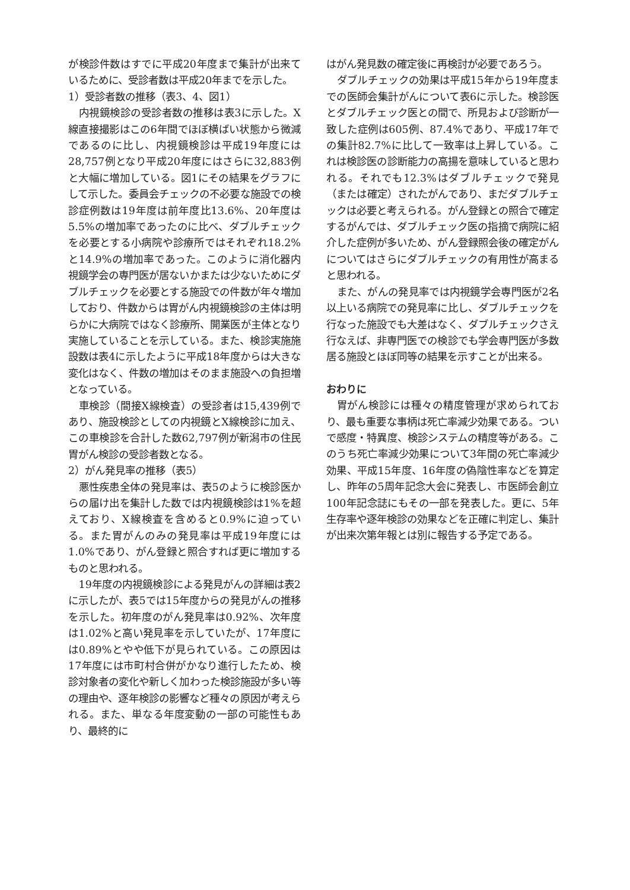が検診件数はすでに平成20年度まで集計が出来ているために、受診者数は平成20年までを示した。
1）受診者数の推移（表3、4、図1）
内視鏡検診の受診者数の推移は表3に示した。X線直接撮影はこの6年間でほぼ横ばい状態から微減であるのに比し、内視鏡検診は平成19年度には28,757例となり平成20年度にはさらに32,883例と大幅に増加している。図1にその結果をグラフにして示した。委員会チェックの不必要な施設での検診症例数は19年度は前年度比13.6%、20年度は5.5%の増加率であったのに比べ、ダブルチェックを必要とする小病院や診療所ではそれぞれ18.2%と14.9%の増加率であった。このように消化器内視鏡学会の専門医が居ないかまたは少ないためにダブルチェックを必要とする施設での件数が年々増加しており、件数からは胃がん内視鏡検診の主体は明らかに大病院ではなく診療所、開業医が主体となり実施していることを示している。また、検診実施施設数は表4に示したように平成18年度からは大きな変化はなく、件数の増加はそのまま施設への負担増となっている。
車検診（間接X線検査）の受診者は15,439例であり、施設検診としての内視鏡とX線検診に加え、この車検診を合計した数62,797例が新潟市の住民胃がん検診の受診者数となる。
2）がん発見率の推移（表5）
悪性疾患全体の発見率は、表5のように検診医からの届け出を集計した数では内視鏡検診は1%を超えており、X線検査を含めると0.9%に迫っている。また胃がんのみの発見率は平成19年度には1.0%であり、がん登録と照合すれば更に増加するものと思われる。
19年度の内視鏡検診による発見がんの詳細は表2に示したが、表5では15年度からの発見がんの推移を示した。初年度のがん発見率は0.92%、次年度は1.02%と高い発見率を示していたが、17年度には0.89%とやや低下が見られている。この原因は17年度には市町村合併がかなり進行したため、検診対象者の変化や新しく加わった検診施設が多い等の理由や、逐年検診の影響など種々の原因が考えられる。また、単なる年度変動の一部の可能性もあり、最終的に
はがん発見数の確定後に再検討が必要であろう。
ダブルチェックの効果は平成15年から19年度までの医師会集計がんについて表6に示した。検診医とダブルチェック医との間で、所見および診断が一致した症例は605例、87.4%であり、平成17年での集計82.7%に比して一致率は上昇している。これは検診医の診断能力の高揚を意味していると思われる。それでも12.3%はダブルチェックで発見（または確定）されたがんであり、まだダブルチェックは必要と考えられる。がん登録との照合で確定するがんでは、ダブルチェック医の指摘で病院に紹介した症例が多いため、がん登録照会後の確定がんについてはさらにダブルチェックの有用性が高まると思われる。
また、がんの発見率では内視鏡学会専門医が2名以上いる病院での発見率に比し、ダブルチェックを行なった施設でも大差はなく、ダブルチェックさえ行なえば、非専門医での検診でも学会専門医が多数居る施設とほぼ同等の結果を示すことが出来る。
おわりに
胃がん検診には種々の精度管理が求められており、最も重要な事柄は死亡率減少効果である。ついで感度・特異度、検診システムの精度等がある。このうち死亡率減少効果について3年間の死亡率減少効果、平成15年度、16年度の偽陰性率などを算定し、昨年の5周年記念大会に発表し、市医師会創立100年記念誌にもその一部を発表した。更に、5年生存率や逐年検診の効果などを正確に判定し、集計が出来次第年報とは別に報告する予定である。